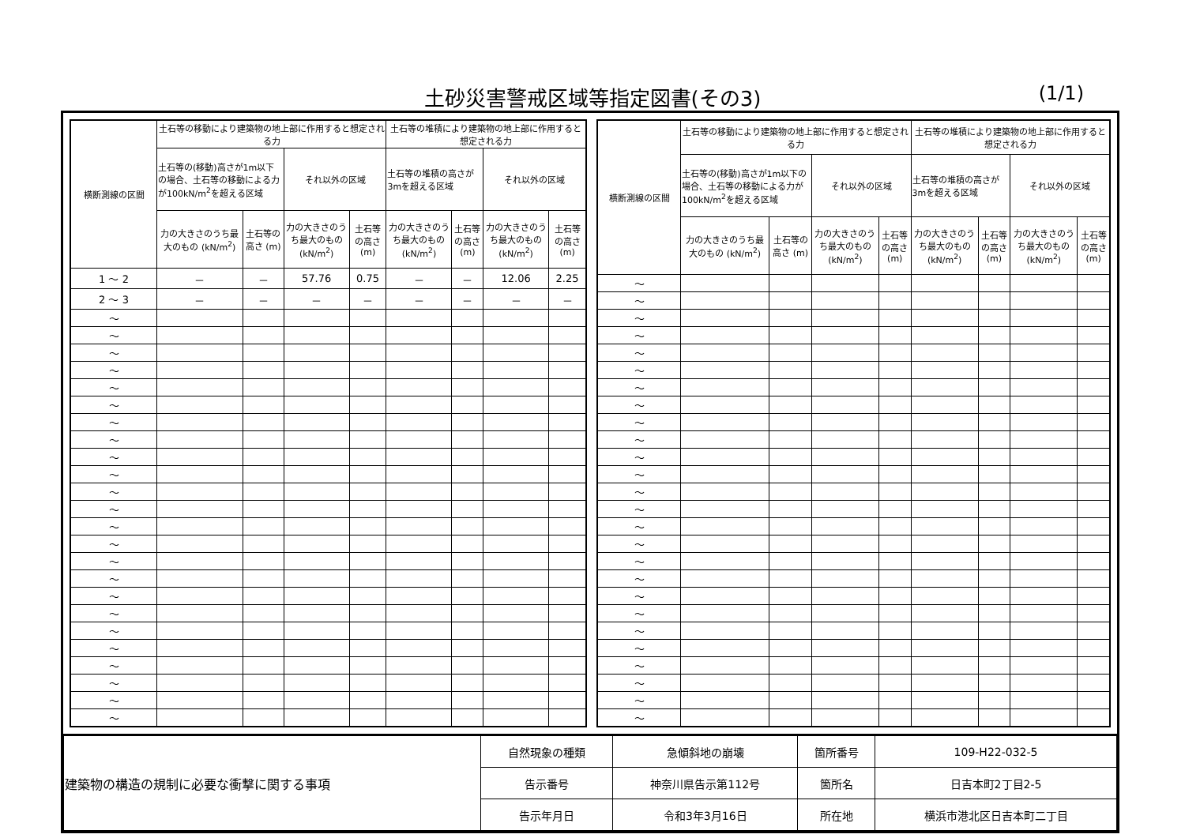土砂災害警戒区域等指定図書(その3)
(1/1)
| 横断測線の区間 | 土石等の移動により建築物の地上部に作用すると想定される力 | | | | 土石等の堆積により建築物の地上部に作用すると想定される力 | | | |
| --- | --- | --- | --- | --- | --- | --- | --- | --- |
| | 土石等の(移動)高さが1m以下の場合、土石等の移動による力が100kN/m<sup>2</sup>を超える区域 | | それ以外の区域 | | 土石等の堆積の高さが3mを超える区域 | | それ以外の区域 | |
| | 力の大きさのうち最大のもの (kN/m<sup>2</sup>) | 土石等の高さ (m) | 力の大きさのうち最大のもの (kN/m<sup>2</sup>) | 土石等の高さ (m) | 力の大きさのうち最大のもの (kN/m<sup>2</sup>) | 土石等の高さ (m) | 力の大きさのうち最大のもの (kN/m<sup>2</sup>) | 土石等の高さ (m) |
| 1 ～ 2 | － | － | 57.76 | 0.75 | － | － | 12.06 | 2.25 |
| 2 ～ 3 | － | － | － | － | － | － | － | － |
| ～ | | | | | | | | |
| ～ | | | | | | | | |
| ～ | | | | | | | | |
| ～ | | | | | | | | |
| ～ | | | | | | | | |
| ～ | | | | | | | | |
| ～ | | | | | | | | |
| ～ | | | | | | | | |
| ～ | | | | | | | | |
| ～ | | | | | | | | |
| ～ | | | | | | | | |
| ～ | | | | | | | | |
| ～ | | | | | | | | |
| ～ | | | | | | | | |
| ～ | | | | | | | | |
| ～ | | | | | | | | |
| ～ | | | | | | | | |
| ～ | | | | | | | | |
| ～ | | | | | | | | |
| ～ | | | | | | | | |
| ～ | | | | | | | | |
| ～ | | | | | | | | |
| ～ | | | | | | | | |
| ～ | | | | | | | | |
| 横断測線の区間 | 土石等の移動により建築物の地上部に作用すると想定される力 | | | | 土石等の堆積により建築物の地上部に作用すると想定される力 | | | |
| --- | --- | --- | --- | --- | --- | --- | --- | --- |
| | 土石等の(移動)高さが1m以下の場合、土石等の移動による力が100kN/m<sup>2</sup>を超える区域 | | それ以外の区域 | | 土石等の堆積の高さが3mを超える区域 | | それ以外の区域 | |
| | 力の大きさのうち最大のもの (kN/m<sup>2</sup>) | 土石等の高さ (m) | 力の大きさのうち最大のもの (kN/m<sup>2</sup>) | 土石等の高さ (m) | 力の大きさのうち最大のもの (kN/m<sup>2</sup>) | 土石等の高さ (m) | 力の大きさのうち最大のもの (kN/m<sup>2</sup>) | 土石等の高さ (m) |
| ～ | | | | | | | | |
| ～ | | | | | | | | |
| ～ | | | | | | | | |
| ～ | | | | | | | | |
| ～ | | | | | | | | |
| ～ | | | | | | | | |
| ～ | | | | | | | | |
| ～ | | | | | | | | |
| ～ | | | | | | | | |
| ～ | | | | | | | | |
| ～ | | | | | | | | |
| ～ | | | | | | | | |
| ～ | | | | | | | | |
| ～ | | | | | | | | |
| ～ | | | | | | | | |
| ～ | | | | | | | | |
| ～ | | | | | | | | |
| ～ | | | | | | | | |
| ～ | | | | | | | | |
| ～ | | | | | | | | |
| ～ | | | | | | | | |
| ～ | | | | | | | | |
| ～ | | | | | | | | |
| ～ | | | | | | | | |
| ～ | | | | | | | | |
| ～ | | | | | | | | |
| 建築物の構造の規制に必要な衝撃に関する事項 | 自然現象の種類 | 急傾斜地の崩壊 | 箇所番号 | 109-H22-032-5 |
| | 告示番号 | 神奈川県告示第112号 | 箇所名 | 日吉本町2丁目2-5 |
| | 告示年月日 | 令和3年3月16日 | 所在地 | 横浜市港北区日吉本町二丁目 |